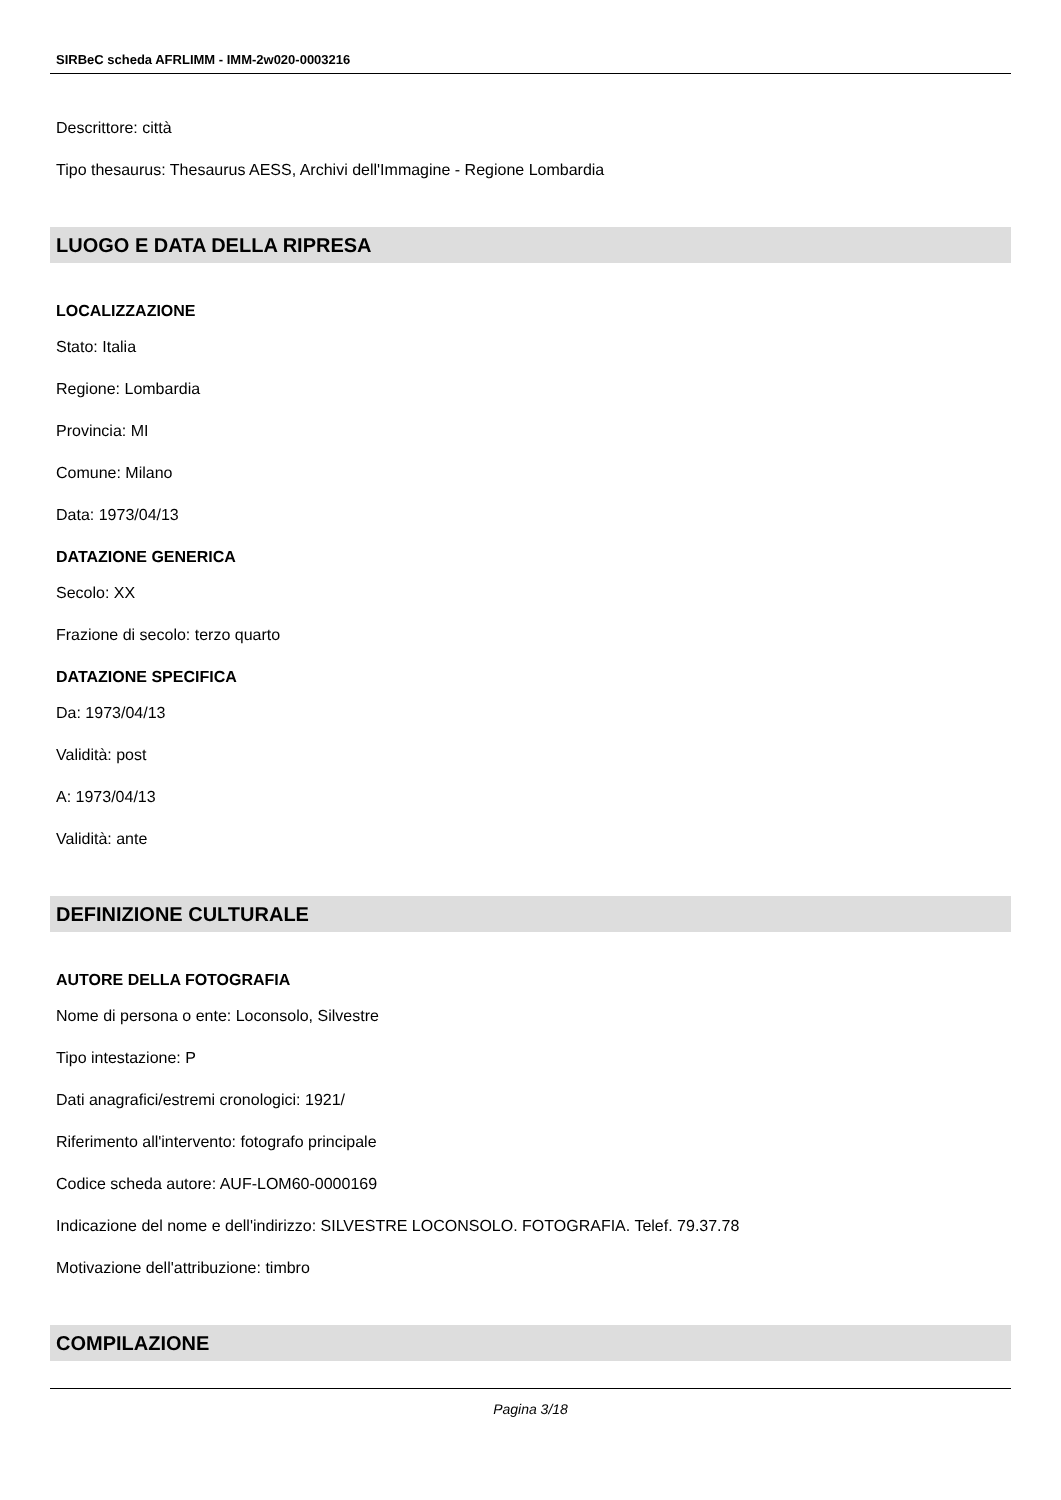SIRBeC scheda AFRLIMM - IMM-2w020-0003216
Descrittore: città
Tipo thesaurus: Thesaurus AESS, Archivi dell'Immagine - Regione Lombardia
LUOGO E DATA DELLA RIPRESA
LOCALIZZAZIONE
Stato: Italia
Regione: Lombardia
Provincia: MI
Comune: Milano
Data: 1973/04/13
DATAZIONE GENERICA
Secolo: XX
Frazione di secolo: terzo quarto
DATAZIONE SPECIFICA
Da: 1973/04/13
Validità: post
A: 1973/04/13
Validità: ante
DEFINIZIONE CULTURALE
AUTORE DELLA FOTOGRAFIA
Nome di persona o ente: Loconsolo, Silvestre
Tipo intestazione: P
Dati anagrafici/estremi cronologici: 1921/
Riferimento all'intervento: fotografo principale
Codice scheda autore: AUF-LOM60-0000169
Indicazione del nome e dell'indirizzo: SILVESTRE LOCONSOLO. FOTOGRAFIA. Telef. 79.37.78
Motivazione dell'attribuzione: timbro
COMPILAZIONE
Pagina 3/18